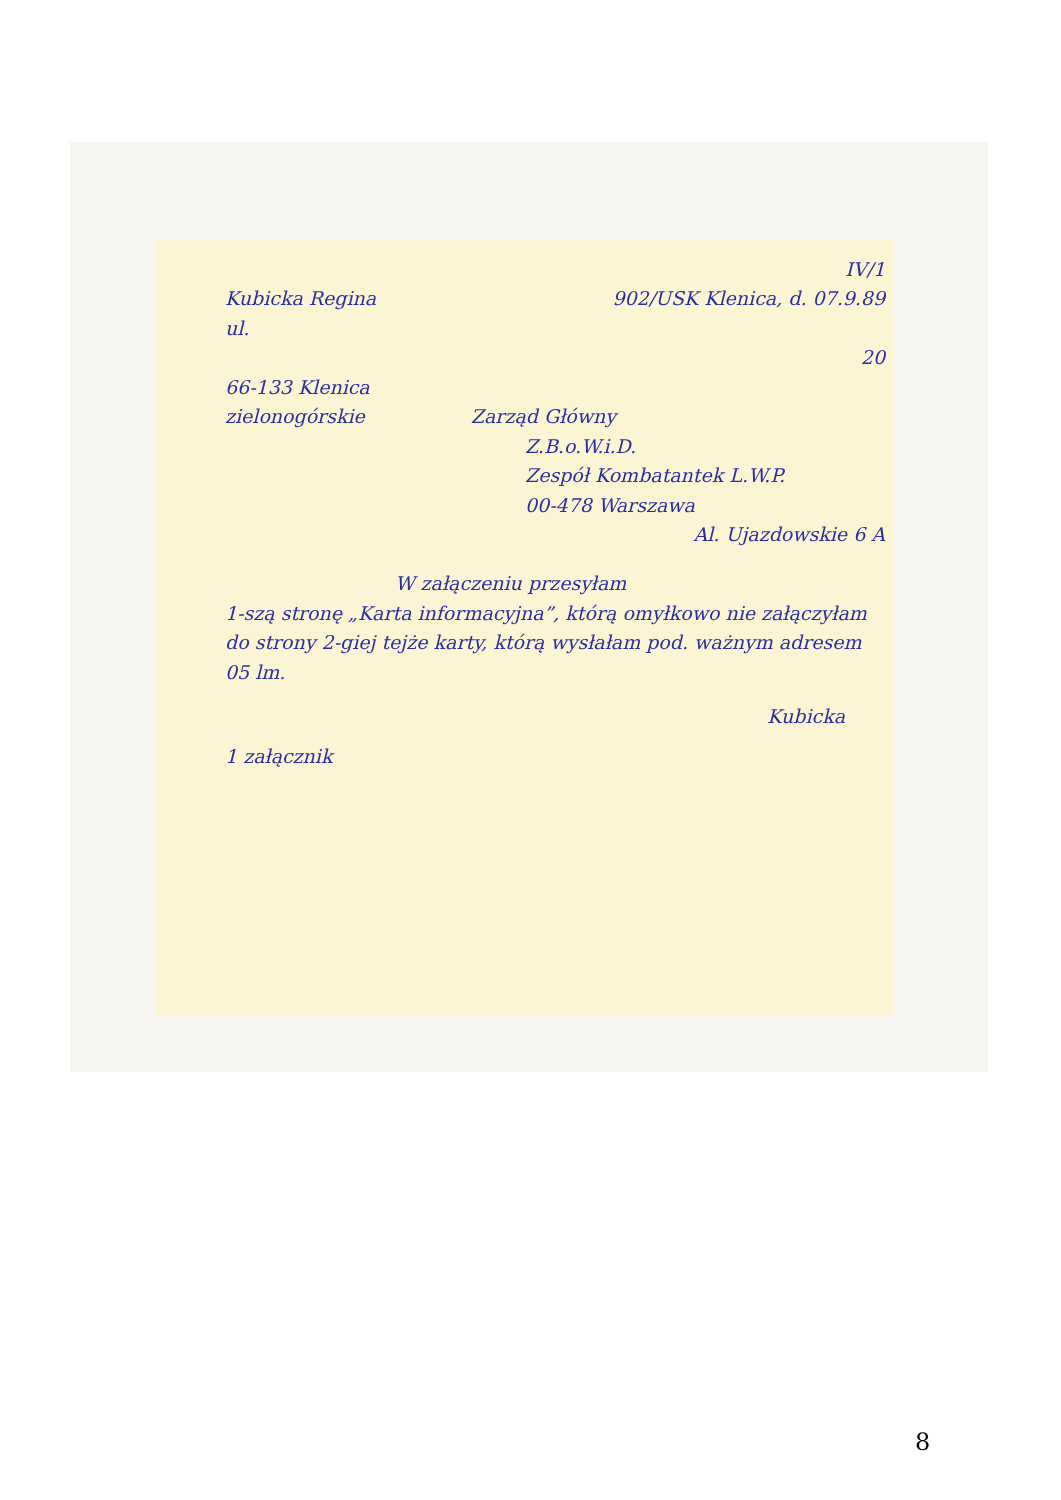IV/1
Kubicka Regina 902/USK Klenica, d. 07.9.89
ul.
20
66-133 Klenica
zielonogórskie Zarząd Główny
Z.B.o.W.i.D.
Zespół Kombatantek L.W.P.
00-478 Warszawa
Al. Ujazdowskie 6 A
W załączeniu przesyłam
1-szą stronę „Karta informacyjna”, którą omyłkowo nie załączyłam do strony 2-giej tejże karty, którą wysłałam pod. ważnym adresem 05 lm.
Kubicka
1 załącznik
8